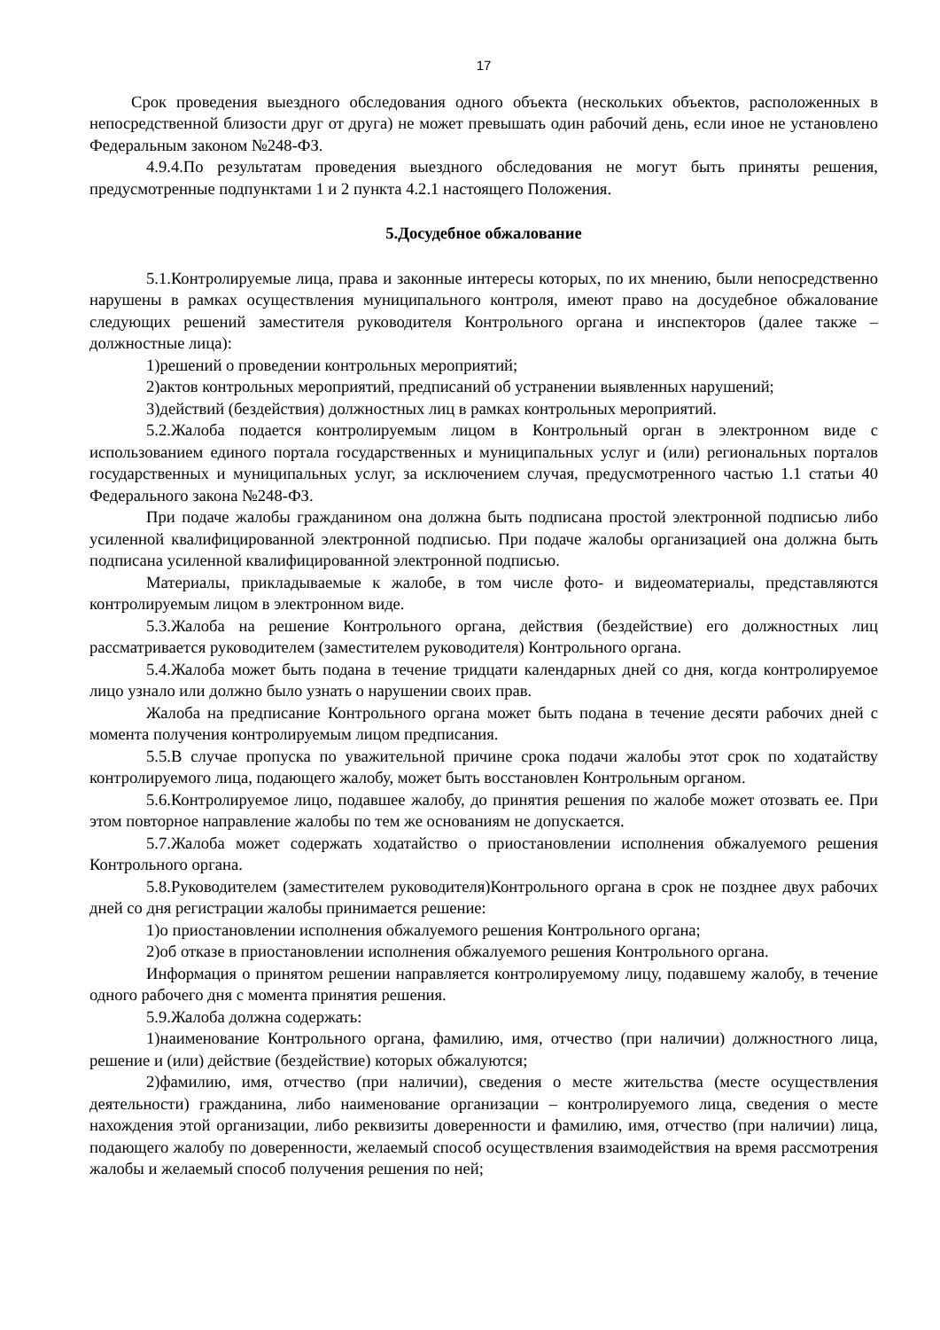17
Срок проведения выездного обследования одного объекта (нескольких объектов, расположенных в непосредственной близости друг от друга) не может превышать один рабочий день, если иное не установлено Федеральным законом №248-ФЗ.
4.9.4.По результатам проведения выездного обследования не могут быть приняты решения, предусмотренные подпунктами 1 и 2 пункта 4.2.1 настоящего Положения.
5.Досудебное обжалование
5.1.Контролируемые лица, права и законные интересы которых, по их мнению, были непосредственно нарушены в рамках осуществления муниципального контроля, имеют право на досудебное обжалование следующих решений заместителя руководителя Контрольного органа и инспекторов (далее также – должностные лица):
1)решений о проведении контрольных мероприятий;
2)актов контрольных мероприятий, предписаний об устранении выявленных нарушений;
3)действий (бездействия) должностных лиц в рамках контрольных мероприятий.
5.2.Жалоба подается контролируемым лицом в Контрольный орган в электронном виде с использованием единого портала государственных и муниципальных услуг и (или) региональных порталов государственных и муниципальных услуг, за исключением случая, предусмотренного частью 1.1 статьи 40 Федерального закона №248-ФЗ.
При подаче жалобы гражданином она должна быть подписана простой электронной подписью либо усиленной квалифицированной электронной подписью. При подаче жалобы организацией она должна быть подписана усиленной квалифицированной электронной подписью.
Материалы, прикладываемые к жалобе, в том числе фото- и видеоматериалы, представляются контролируемым лицом в электронном виде.
5.3.Жалоба на решение Контрольного органа, действия (бездействие) его должностных лиц рассматривается руководителем (заместителем руководителя) Контрольного органа.
5.4.Жалоба может быть подана в течение тридцати календарных дней со дня, когда контролируемое лицо узнало или должно было узнать о нарушении своих прав.
Жалоба на предписание Контрольного органа может быть подана в течение десяти рабочих дней с момента получения контролируемым лицом предписания.
5.5.В случае пропуска по уважительной причине срока подачи жалобы этот срок по ходатайству контролируемого лица, подающего жалобу, может быть восстановлен Контрольным органом.
5.6.Контролируемое лицо, подавшее жалобу, до принятия решения по жалобе может отозвать ее. При этом повторное направление жалобы по тем же основаниям не допускается.
5.7.Жалоба может содержать ходатайство о приостановлении исполнения обжалуемого решения Контрольного органа.
5.8.Руководителем (заместителем руководителя)Контрольного органа в срок не позднее двух рабочих дней со дня регистрации жалобы принимается решение:
1)о приостановлении исполнения обжалуемого решения Контрольного органа;
2)об отказе в приостановлении исполнения обжалуемого решения Контрольного органа.
Информация о принятом решении направляется контролируемому лицу, подавшему жалобу, в течение одного рабочего дня с момента принятия решения.
5.9.Жалоба должна содержать:
1)наименование Контрольного органа, фамилию, имя, отчество (при наличии) должностного лица, решение и (или) действие (бездействие) которых обжалуются;
2)фамилию, имя, отчество (при наличии), сведения о месте жительства (месте осуществления деятельности) гражданина, либо наименование организации – контролируемого лица, сведения о месте нахождения этой организации, либо реквизиты доверенности и фамилию, имя, отчество (при наличии) лица, подающего жалобу по доверенности, желаемый способ осуществления взаимодействия на время рассмотрения жалобы и желаемый способ получения решения по ней;